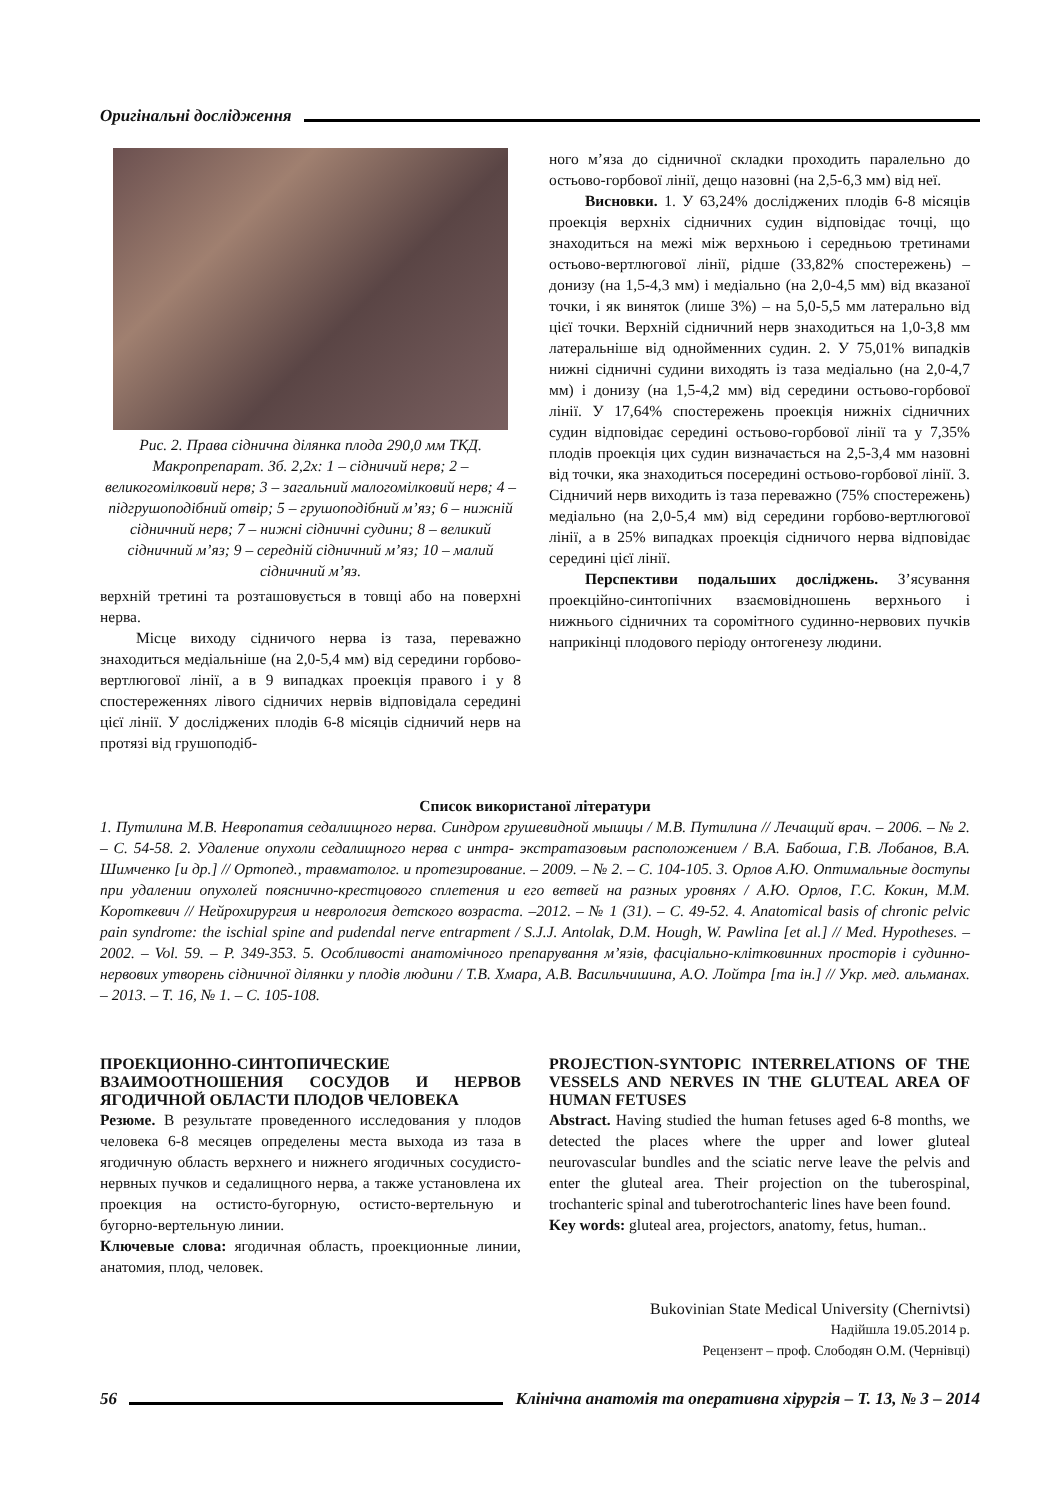Оригінальні дослідження
Рис. 2. Права сіднична ділянка плода 290,0 мм ТКД. Макропрепарат. Зб. 2,2х: 1 – сідничий нерв; 2 – великогомілковий нерв; 3 – загальний малогомілковий нерв; 4 – підгрушоподібний отвір; 5 – грушоподібний м’яз; 6 – нижній сідничний нерв; 7 – нижні сідничні судини; 8 – великий сідничний м’яз; 9 – середній сідничний м’яз; 10 – малий сідничний м’яз.
верхній третині та розташовується в товщі або на поверхні нерва.
Місце виходу сідничого нерва із таза, переважно знаходиться медіальніше (на 2,0-5,4 мм) від середини горбово-вертлюгової лінії, а в 9 випадках проекція правого і у 8 спостереженнях лівого сідничих нервів відповідала середині цієї лінії. У досліджених плодів 6-8 місяців сідничий нерв на протязі від грушоподіб-
ного м’яза до сідничної складки проходить паралельно до остьово-горбової лінії, дещо назовні (на 2,5-6,3 мм) від неї.
Висновки. 1. У 63,24% досліджених плодів 6-8 місяців проекція верхніх сідничних судин відповідає точці, що знаходиться на межі між верхньою і середньою третинами остьово-вертлюгової лінії, рідше (33,82% спостережень) – донизу (на 1,5-4,3 мм) і медіально (на 2,0-4,5 мм) від вказаної точки, і як виняток (лише 3%) – на 5,0-5,5 мм латерально від цієї точки. Верхній сідничний нерв знаходиться на 1,0-3,8 мм латеральніше від однойменних судин. 2. У 75,01% випадків нижні сідничні судини виходять із таза медіально (на 2,0-4,7 мм) і донизу (на 1,5-4,2 мм) від середини остьово-горбової лінії. У 17,64% спостережень проекція нижніх сідничних судин відповідає середині остьово-горбової лінії та у 7,35% плодів проекція цих судин визначається на 2,5-3,4 мм назовні від точки, яка знаходиться посередині остьово-горбової лінії. 3. Сідничий нерв виходить із таза переважно (75% спостережень) медіально (на 2,0-5,4 мм) від середини горбово-вертлюгової лінії, а в 25% випадках проекція сідничого нерва відповідає середині цієї лінії.
Перспективи подальших досліджень. З’ясування проекційно-синтопічних взаємовідношень верхнього і нижнього сідничних та соромітного судинно-нервових пучків наприкінці плодового періоду онтогенезу людини.
Список використаної літератури
1. Путилина М.В. Невропатия седалищного нерва. Синдром грушевидной мышцы / М.В. Путилина // Лечащий врач. – 2006. – № 2. – С. 54-58. 2. Удаление опухоли седалищного нерва с интра- экстратазовым расположением / В.А. Бабоша, Г.В. Лобанов, В.А. Шимченко [и др.] // Ортопед., травматолог. и протезирование. – 2009. – № 2. – С. 104-105. 3. Орлов А.Ю. Оптимальные доступы при удалении опухолей пояснично-крестцового сплетения и его ветвей на разных уровнях / А.Ю. Орлов, Г.С. Кокин, М.М. Короткевич // Нейрохирургия и неврология детского возраста. –2012. – № 1 (31). – С. 49-52. 4. Anatomical basis of chronic pelvic pain syndrome: the ischial spine and pudendal nerve entrapment / S.J.J. Antolak, D.M. Hough, W. Pawlina [et al.] // Med. Hypotheses. – 2002. – Vol. 59. – P. 349-353. 5. Особливості анатомічного препарування м’язів, фасціально-клітковинних просторів і судинно-нервових утворень сідничної ділянки у плодів людини / Т.В. Хмара, А.В. Васильчишина, А.О. Лойтра [та ін.] // Укр. мед. альманах. – 2013. – Т. 16, № 1. – С. 105-108.
ПРОЕКЦИОННО-СИНТОПИЧЕСКИЕ ВЗАИМООТНОШЕНИЯ СОСУДОВ И НЕРВОВ ЯГОДИЧНОЙ ОБЛАСТИ ПЛОДОВ ЧЕЛОВЕКА
Резюме. В результате проведенного исследования у плодов человека 6-8 месяцев определены места выхода из таза в ягодичную область верхнего и нижнего ягодичных сосудисто-нервных пучков и седалищного нерва, а также установлена их проекция на остисто-бугорную, остисто-вертельную и бугорно-вертельную линии.
Ключевые слова: ягодичная область, проекционные линии, анатомия, плод, человек.
PROJECTION-SYNTOPIC INTERRELATIONS OF THE VESSELS AND NERVES IN THE GLUTEAL AREA OF HUMAN FETUSES
Abstract. Having studied the human fetuses aged 6-8 months, we detected the places where the upper and lower gluteal neurovascular bundles and the sciatic nerve leave the pelvis and enter the gluteal area. Their projection on the tuberospinal, trochanteric spinal and tuberotrochanteric lines have been found.
Key words: gluteal area, projectors, anatomy, fetus, human..
Bukovinian State Medical University (Chernivtsi)
Надійшла 19.05.2014 р.
Рецензент – проф. Слободян О.М. (Чернівці)
56
Клінічна анатомія та оперативна хірургія – Т. 13, № 3 – 2014